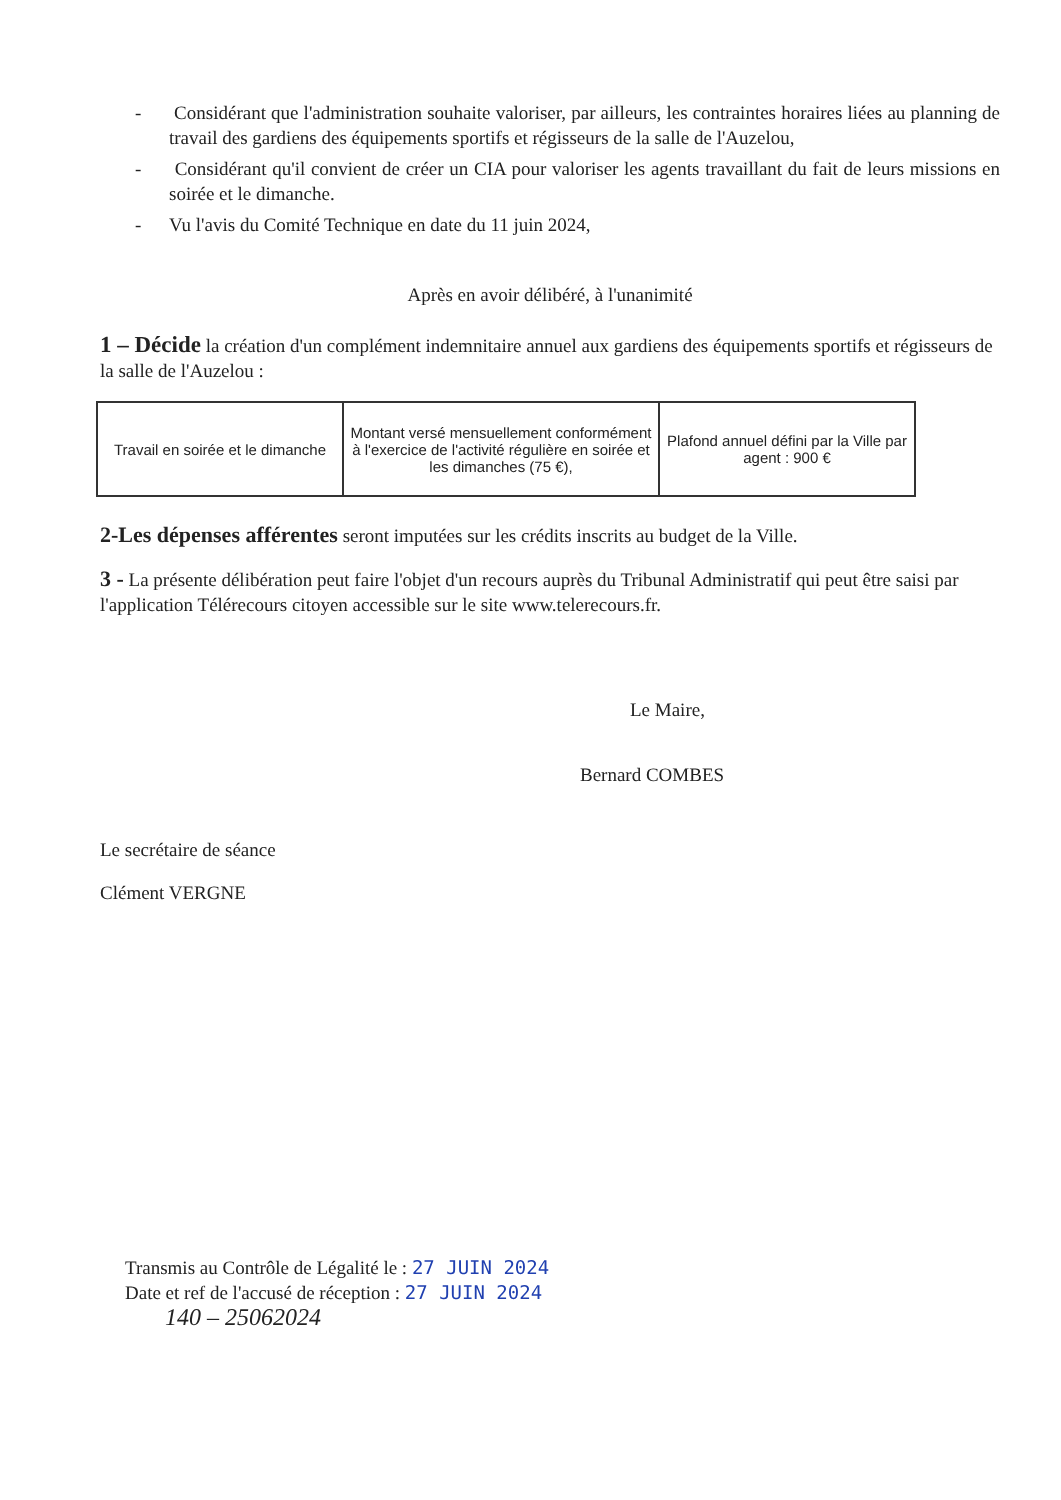- Considérant que l'administration souhaite valoriser, par ailleurs, les contraintes horaires liées au planning de travail des gardiens des équipements sportifs et régisseurs de la salle de l'Auzelou,
- Considérant qu'il convient de créer un CIA pour valoriser les agents travaillant du fait de leurs missions en soirée et le dimanche.
- Vu l'avis du Comité Technique en date du 11 juin 2024,
Après en avoir délibéré, à l'unanimité
1 – Décide la création d'un complément indemnitaire annuel aux gardiens des équipements sportifs et régisseurs de la salle de l'Auzelou :
| Travail en soirée et le dimanche | Montant versé mensuellement conformément à l'exercice de l'activité régulière en soirée et les dimanches (75 €), | Plafond annuel défini par la Ville par agent : 900 € |
2-Les dépenses afférentes seront imputées sur les crédits inscrits au budget de la Ville.
3 - La présente délibération peut faire l'objet d'un recours auprès du Tribunal Administratif qui peut être saisi par l'application Télérecours citoyen accessible sur le site www.telerecours.fr.
Le Maire,
Bernard COMBES
Le secrétaire de séance
Clément VERGNE
Transmis au Contrôle de Légalité le : 27 JUIN 2024
Date et ref de l'accusé de réception : 27 JUIN 2024
140 – 25062024